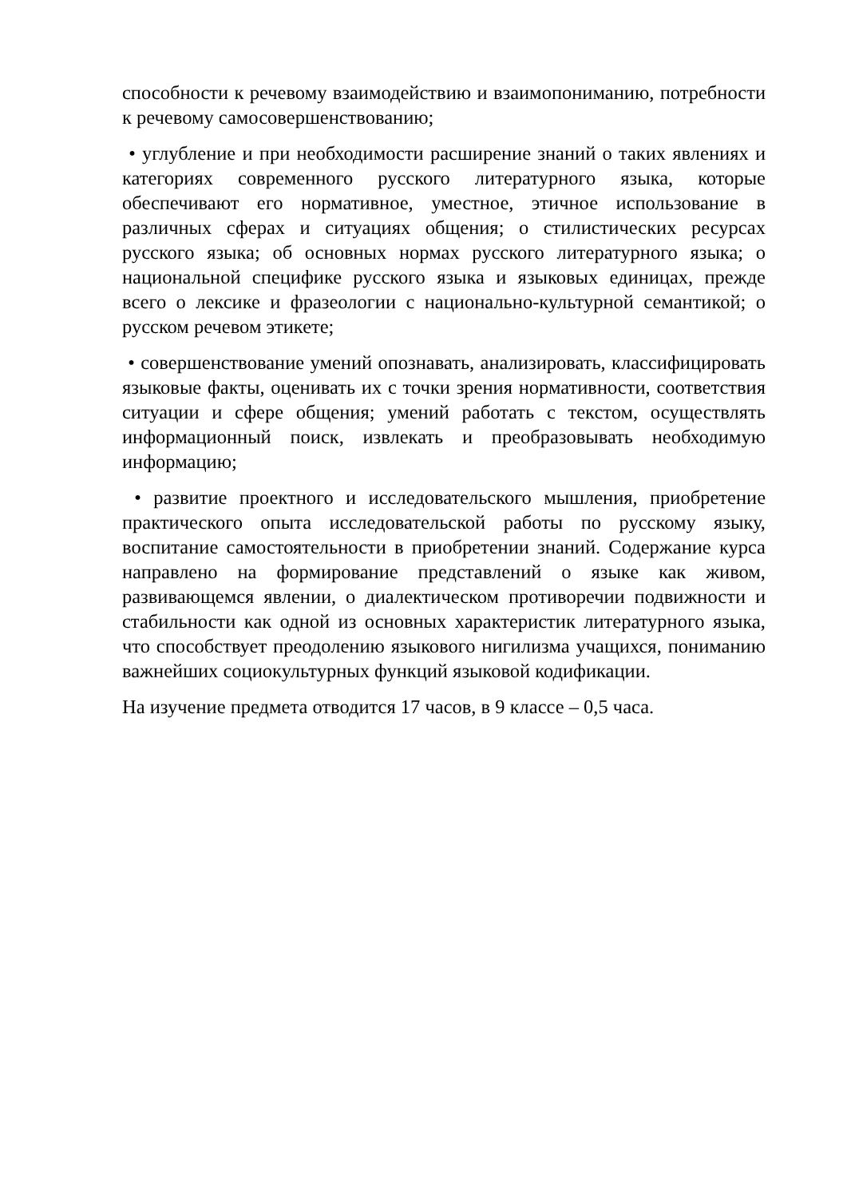способности к речевому взаимодействию и взаимопониманию, потребности к речевому самосовершенствованию;
• углубление и при необходимости расширение знаний о таких явлениях и категориях современного русского литературного языка, которые обеспечивают его нормативное, уместное, этичное использование в различных сферах и ситуациях общения; о стилистических ресурсах русского языка; об основных нормах русского литературного языка; о национальной специфике русского языка и языковых единицах, прежде всего о лексике и фразеологии с национально-культурной семантикой; о русском речевом этикете;
• совершенствование умений опознавать, анализировать, классифицировать языковые факты, оценивать их с точки зрения нормативности, соответствия ситуации и сфере общения; умений работать с текстом, осуществлять информационный поиск, извлекать и преобразовывать необходимую информацию;
• развитие проектного и исследовательского мышления, приобретение практического опыта исследовательской работы по русскому языку, воспитание самостоятельности в приобретении знаний. Содержание курса направлено на формирование представлений о языке как живом, развивающемся явлении, о диалектическом противоречии подвижности и стабильности как одной из основных характеристик литературного языка, что способствует преодолению языкового нигилизма учащихся, пониманию важнейших социокультурных функций языковой кодификации.
На изучение предмета отводится 17 часов, в 9 классе – 0,5 часа.